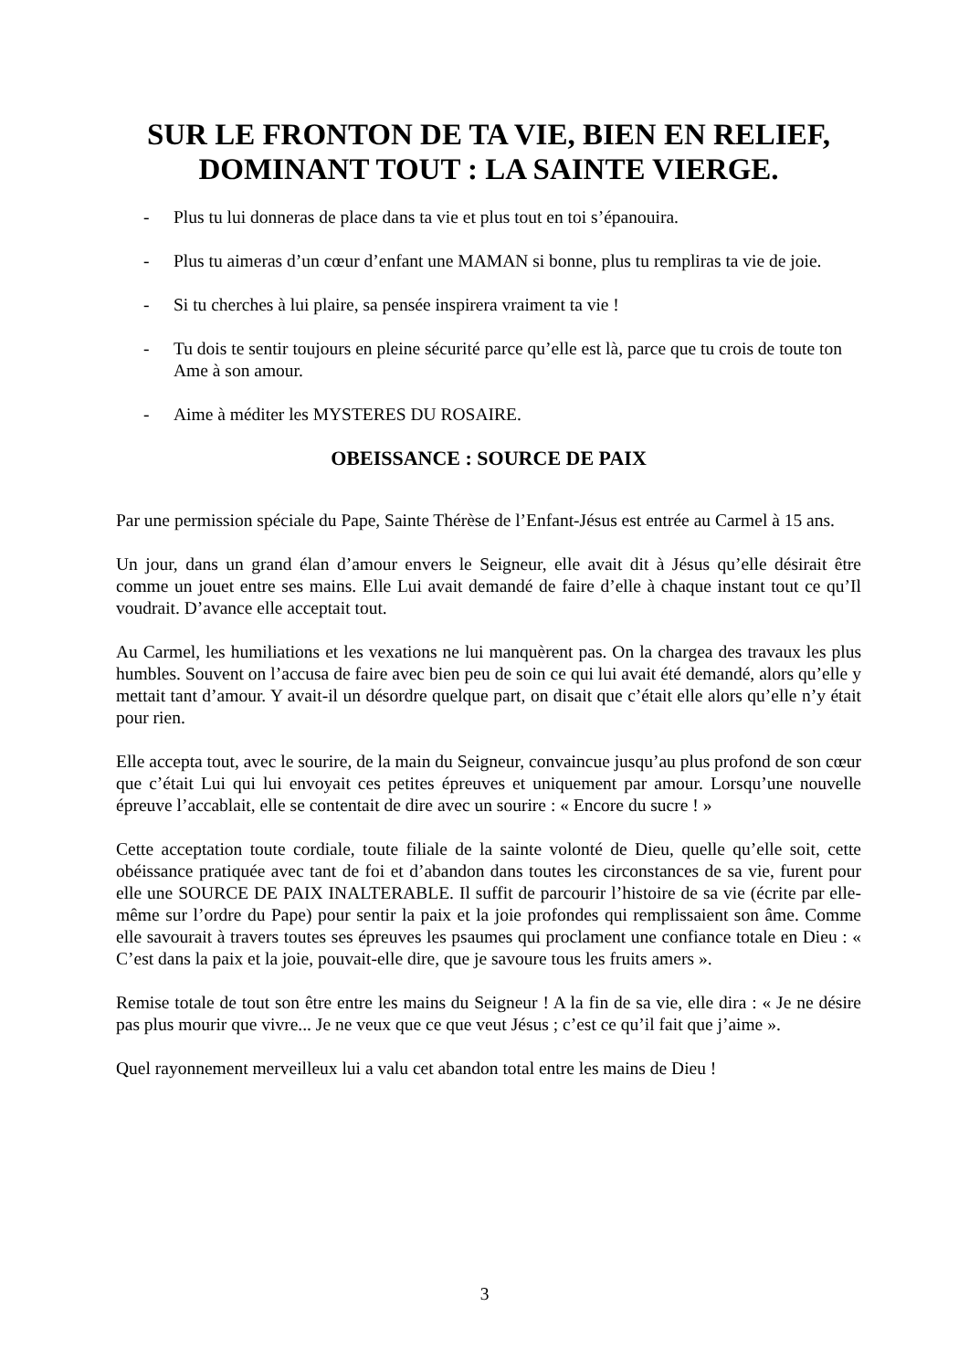SUR LE FRONTON DE TA VIE, BIEN EN RELIEF,
DOMINANT TOUT : LA SAINTE VIERGE.
- Plus tu lui donneras de place dans ta vie et plus tout en toi s’épanouira.
- Plus tu aimeras d’un cœur d’enfant une MAMAN si bonne, plus tu rempliras ta vie de joie.
- Si tu cherches à lui plaire, sa pensée inspirera vraiment ta vie !
- Tu dois te sentir toujours en pleine sécurité parce qu’elle est là, parce que tu crois de toute ton Ame à son amour.
- Aime à méditer les MYSTERES DU ROSAIRE.
OBEISSANCE : SOURCE DE PAIX
Par une permission spéciale du Pape, Sainte Thérèse de l’Enfant-Jésus est entrée au Carmel à 15 ans.
Un jour, dans un grand élan d’amour envers le Seigneur, elle avait dit à Jésus qu’elle désirait être comme un jouet entre ses mains. Elle Lui avait demandé de faire d’elle à chaque instant tout ce qu’Il voudrait. D’avance elle acceptait tout.
Au Carmel, les humiliations et les vexations ne lui manquèrent pas. On la chargea des travaux les plus humbles. Souvent on l’accusa de faire avec bien peu de soin ce qui lui avait été demandé, alors qu’elle y mettait tant d’amour. Y avait-il un désordre quelque part, on disait que c’était elle alors qu’elle n’y était pour rien.
Elle accepta tout, avec le sourire, de la main du Seigneur, convaincue jusqu’au plus profond de son cœur que c’était Lui qui lui envoyait ces petites épreuves et uniquement par amour. Lorsqu’une nouvelle épreuve l’accablait, elle se contentait de dire avec un sourire : « Encore du sucre ! »
Cette acceptation toute cordiale, toute filiale de la sainte volonté de Dieu, quelle qu’elle soit, cette obéissance pratiquée avec tant de foi et d’abandon dans toutes les circonstances de sa vie, furent pour elle une SOURCE DE PAIX INALTERABLE. Il suffit de parcourir l’histoire de sa vie (écrite par elle-même sur l’ordre du Pape) pour sentir la paix et la joie profondes qui remplissaient son âme. Comme elle savourait à travers toutes ses épreuves les psaumes qui proclament une confiance totale en Dieu : « C’est dans la paix et la joie, pouvait-elle dire, que je savoure tous les fruits amers ».
Remise totale de tout son être entre les mains du Seigneur ! A la fin de sa vie, elle dira : « Je ne désire pas plus mourir que vivre... Je ne veux que ce que veut Jésus ; c’est ce qu’il fait que j’aime ».
Quel rayonnement merveilleux lui a valu cet abandon total entre les mains de Dieu !
3